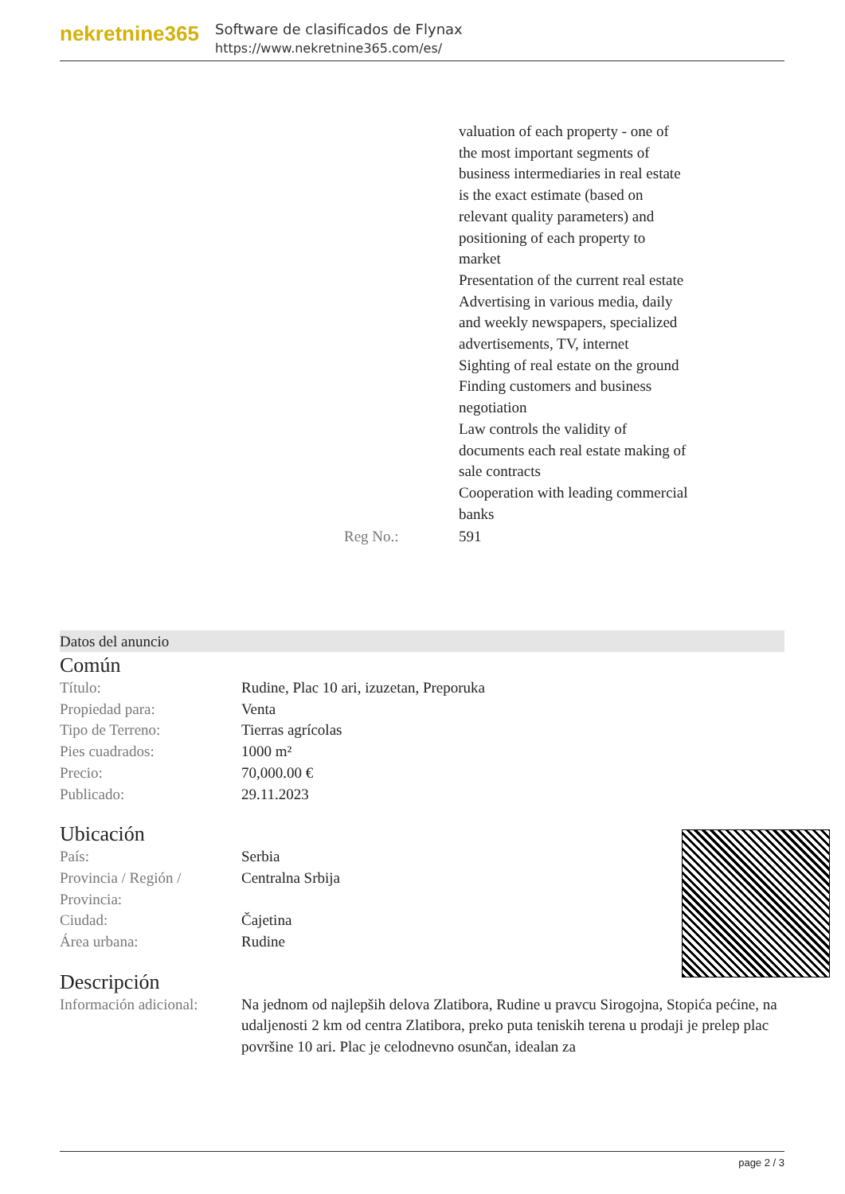nekretnine365
Software de clasificados de Flynax
https://www.nekretnine365.com/es/
| | valuation of each property - one of the most important segments of business intermediaries in real estate is the exact estimate (based on relevant quality parameters) and positioning of each property to market Presentation of the current real estate Advertising in various media, daily and weekly newspapers, specialized advertisements, TV, internet Sighting of real estate on the ground Finding customers and business negotiation Law controls the validity of documents each real estate making of sale contracts Cooperation with leading commercial banks |
| Reg No.: | 591 |
Datos del anuncio
Común
| Título: | Rudine, Plac 10 ari, izuzetan, Preporuka |
| Propiedad para: | Venta |
| Tipo de Terreno: | Tierras agrícolas |
| Pies cuadrados: | 1000 m² |
| Precio: | 70,000.00 € |
| Publicado: | 29.11.2023 |
Ubicación
| País: | Serbia |
| Provincia / Región / Provincia: | Centralna Srbija |
| Ciudad: | Čajetina |
| Área urbana: | Rudine |
Descripción
| Información adicional: | Na jednom od najlepših delova Zlatibora, Rudine u pravcu Sirogojna, Stopića pećine, na udaljenosti 2 km od centra Zlatibora, preko puta teniskih terena u prodaji je prelep plac površine 10 ari. Plac je celodnevno osunčan, idealan za |
page 2 / 3